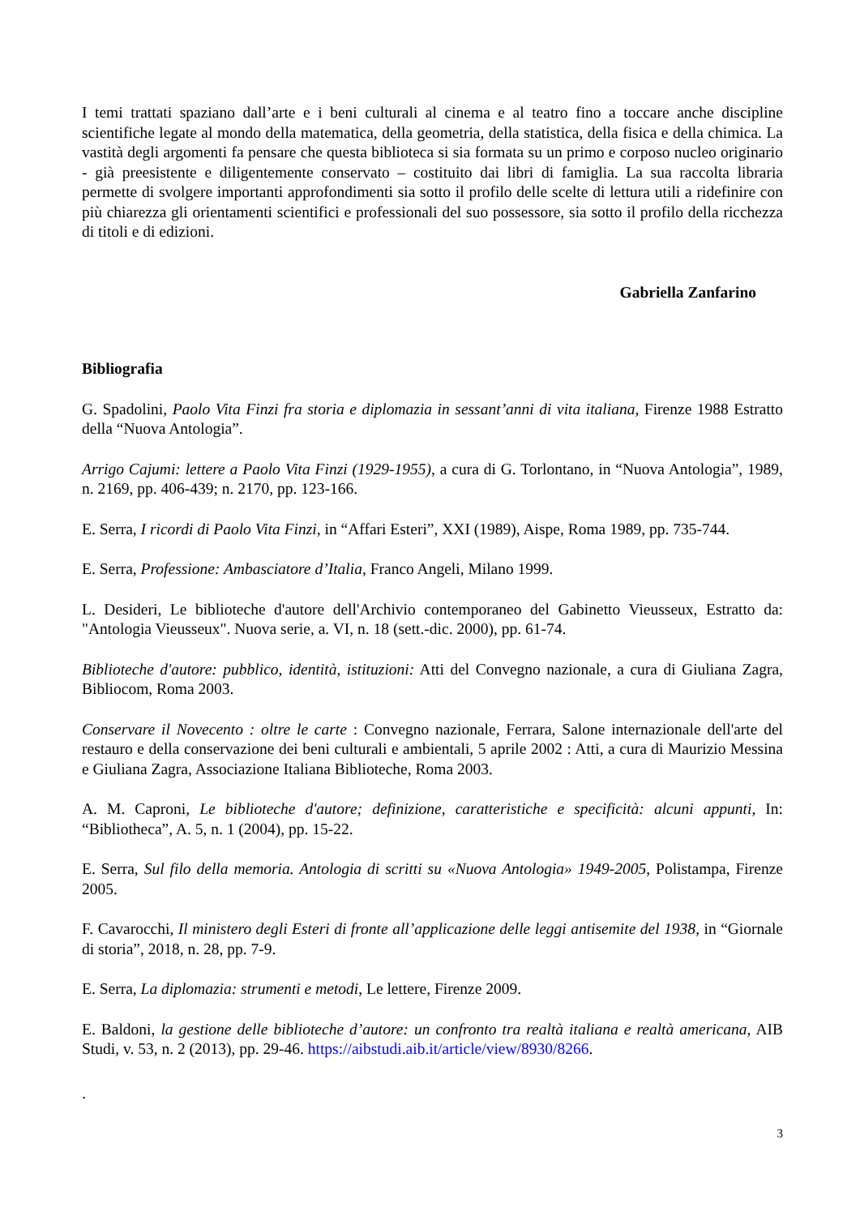I temi trattati spaziano dall’arte e i beni culturali al cinema e al teatro fino a toccare anche discipline scientifiche legate al mondo della matematica, della geometria, della statistica, della fisica e della chimica. La vastità degli argomenti fa pensare che questa biblioteca si sia formata su un primo e corposo nucleo originario - già preesistente e diligentemente conservato – costituito dai libri di famiglia. La sua raccolta libraria permette di svolgere importanti approfondimenti sia sotto il profilo delle scelte di lettura utili a ridefinire con più chiarezza gli orientamenti scientifici e professionali del suo possessore, sia sotto il profilo della ricchezza di titoli e di edizioni.
Gabriella Zanfarino
Bibliografia
G. Spadolini, Paolo Vita Finzi fra storia e diplomazia in sessant’anni di vita italiana, Firenze 1988 Estratto della “Nuova Antologia”.
Arrigo Cajumi: lettere a Paolo Vita Finzi (1929-1955), a cura di G. Torlontano, in “Nuova Antologia”, 1989, n. 2169, pp. 406-439; n. 2170, pp. 123-166.
E. Serra, I ricordi di Paolo Vita Finzi, in “Affari Esteri”, XXI (1989), Aispe, Roma 1989, pp. 735-744.
E. Serra, Professione: Ambasciatore d’Italia, Franco Angeli, Milano 1999.
L. Desideri, Le biblioteche d'autore dell'Archivio contemporaneo del Gabinetto Vieusseux, Estratto da: "Antologia Vieusseux". Nuova serie, a. VI, n. 18 (sett.-dic. 2000), pp. 61-74.
Biblioteche d'autore: pubblico, identità, istituzioni: Atti del Convegno nazionale, a cura di Giuliana Zagra, Bibliocom, Roma 2003.
Conservare il Novecento : oltre le carte : Convegno nazionale, Ferrara, Salone internazionale dell'arte del restauro e della conservazione dei beni culturali e ambientali, 5 aprile 2002 : Atti, a cura di Maurizio Messina e Giuliana Zagra, Associazione Italiana Biblioteche, Roma 2003.
A. M. Caproni, Le biblioteche d'autore; definizione, caratteristiche e specificità: alcuni appunti, In: “Bibliotheca”, A. 5, n. 1 (2004), pp. 15-22.
E. Serra, Sul filo della memoria. Antologia di scritti su «Nuova Antologia» 1949-2005, Polistampa, Firenze 2005.
F. Cavarocchi, Il ministero degli Esteri di fronte all’applicazione delle leggi antisemite del 1938, in “Giornale di storia”, 2018, n. 28, pp. 7-9.
E. Serra, La diplomazia: strumenti e metodi, Le lettere, Firenze 2009.
E. Baldoni, la gestione delle biblioteche d’autore: un confronto tra realtà italiana e realtà americana, AIB Studi, v. 53, n. 2 (2013), pp. 29-46. https://aibstudi.aib.it/article/view/8930/8266.
.
3